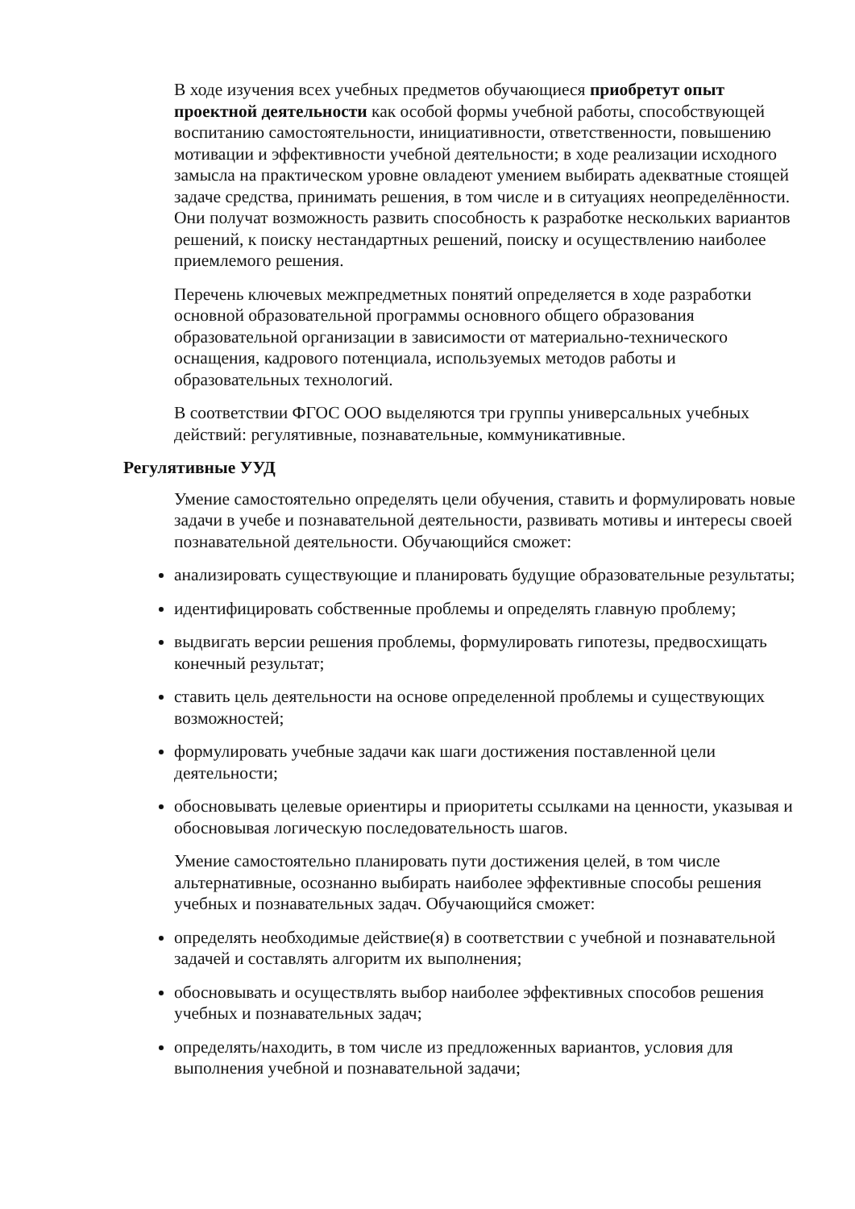В ходе изучения всех учебных предметов обучающиеся приобретут опыт проектной деятельности как особой формы учебной работы, способствующей воспитанию самостоятельности, инициативности, ответственности, повышению мотивации и эффективности учебной деятельности; в ходе реализации исходного замысла на практическом уровне овладеют умением выбирать адекватные стоящей задаче средства, принимать решения, в том числе и в ситуациях неопределённости. Они получат возможность развить способность к разработке нескольких вариантов решений, к поиску нестандартных решений, поиску и осуществлению наиболее приемлемого решения.
Перечень ключевых межпредметных понятий определяется в ходе разработки основной образовательной программы основного общего образования образовательной организации в зависимости от материально-технического оснащения, кадрового потенциала, используемых методов работы и образовательных технологий.
В соответствии ФГОС ООО выделяются три группы универсальных учебных действий: регулятивные, познавательные, коммуникативные.
Регулятивные УУД
Умение самостоятельно определять цели обучения, ставить и формулировать новые задачи в учебе и познавательной деятельности, развивать мотивы и интересы своей познавательной деятельности. Обучающийся сможет:
анализировать существующие и планировать будущие образовательные результаты;
идентифицировать собственные проблемы и определять главную проблему;
выдвигать версии решения проблемы, формулировать гипотезы, предвосхищать конечный результат;
ставить цель деятельности на основе определенной проблемы и существующих возможностей;
формулировать учебные задачи как шаги достижения поставленной цели деятельности;
обосновывать целевые ориентиры и приоритеты ссылками на ценности, указывая и обосновывая логическую последовательность шагов.
Умение самостоятельно планировать пути достижения целей, в том числе альтернативные, осознанно выбирать наиболее эффективные способы решения учебных и познавательных задач. Обучающийся сможет:
определять необходимые действие(я) в соответствии с учебной и познавательной задачей и составлять алгоритм их выполнения;
обосновывать и осуществлять выбор наиболее эффективных способов решения учебных и познавательных задач;
определять/находить, в том числе из предложенных вариантов, условия для выполнения учебной и познавательной задачи;